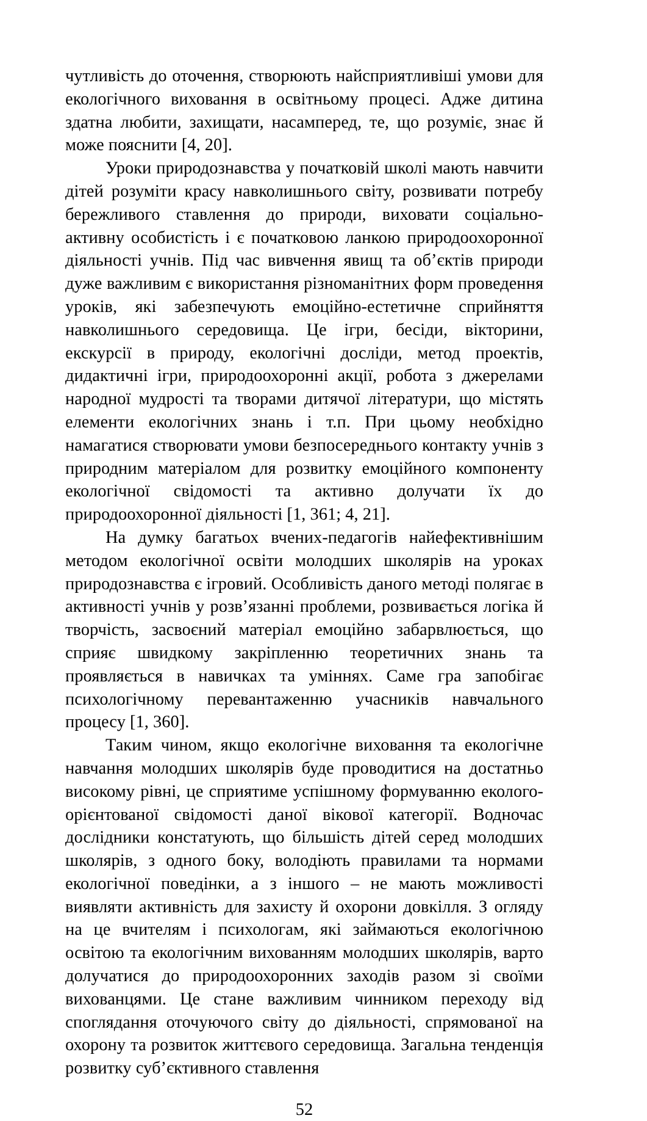чутливість до оточення, створюють найсприятливіші умови для екологічного виховання в освітньому процесі. Адже дитина здатна любити, захищати, насамперед, те, що розуміє, знає й може пояснити [4, 20].
Уроки природознавства у початковій школі мають навчити дітей розуміти красу навколишнього світу, розвивати потребу бережливого ставлення до природи, виховати соціально-активну особистість і є початковою ланкою природоохоронної діяльності учнів. Під час вивчення явищ та об’єктів природи дуже важливим є використання різноманітних форм проведення уроків, які забезпечують емоційно-естетичне сприйняття навколишнього середовища. Це ігри, бесіди, вікторини, екскурсії в природу, екологічні досліди, метод проектів, дидактичні ігри, природоохоронні акції, робота з джерелами народної мудрості та творами дитячої літератури, що містять елементи екологічних знань і т.п. При цьому необхідно намагатися створювати умови безпосереднього контакту учнів з природним матеріалом для розвитку емоційного компоненту екологічної свідомості та активно долучати їх до природоохоронної діяльності [1, 361; 4, 21].
На думку багатьох вчених-педагогів найефективнішим методом екологічної освіти молодших школярів на уроках природознавства є ігровий. Особливість даного методі полягає в активності учнів у розв’язанні проблеми, розвивається логіка й творчість, засвоєний матеріал емоційно забарвлюється, що сприяє швидкому закріпленню теоретичних знань та проявляється в навичках та уміннях. Саме гра запобігає психологічному перевантаженню учасників навчального процесу [1, 360].
Таким чином, якщо екологічне виховання та екологічне навчання молодших школярів буде проводитися на достатньо високому рівні, це сприятиме успішному формуванню еколого-орієнтованої свідомості даної вікової категорії. Водночас дослідники констатують, що більшість дітей серед молодших школярів, з одного боку, володіють правилами та нормами екологічної поведінки, а з іншого – не мають можливості виявляти активність для захисту й охорони довкілля. З огляду на це вчителям і психологам, які займаються екологічною освітою та екологічним вихованням молодших школярів, варто долучатися до природоохоронних заходів разом зі своїми вихованцями. Це стане важливим чинником переходу від споглядання оточуючого світу до діяльності, спрямованої на охорону та розвиток життєвого середовища. Загальна тенденція розвитку суб’єктивного ставлення
52